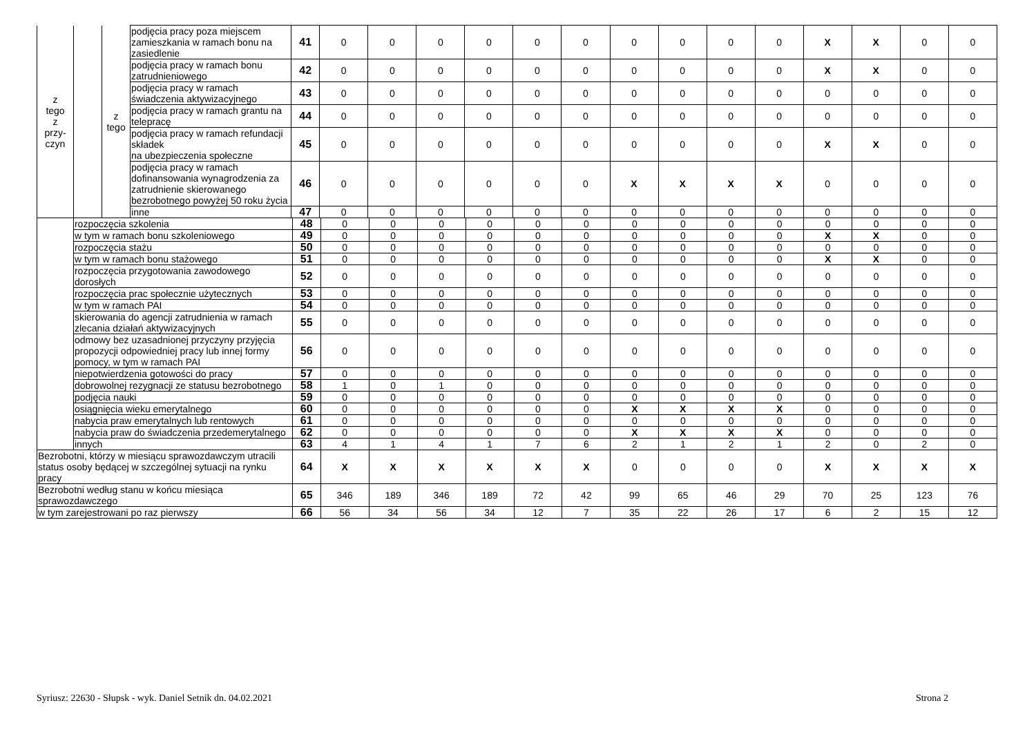| z tego z przy- czyn | | z tego | podjęcia pracy poza miejscem zamieszkania w ramach bonu na zasiedlenie | 41 | 0 | 0 | 0 | 0 | 0 | 0 | 0 | 0 | 0 | 0 | X | X | 0 | 0 |
| | | | podjęcia pracy w ramach bonu zatrudnieniowego | 42 | 0 | 0 | 0 | 0 | 0 | 0 | 0 | 0 | 0 | 0 | X | X | 0 | 0 |
| | | | podjęcia pracy w ramach świadczenia aktywizacyjnego | 43 | 0 | 0 | 0 | 0 | 0 | 0 | 0 | 0 | 0 | 0 | 0 | 0 | 0 | 0 |
| | | | podjęcia pracy w ramach grantu na telepracę | 44 | 0 | 0 | 0 | 0 | 0 | 0 | 0 | 0 | 0 | 0 | 0 | 0 | 0 | 0 |
| | | | podjęcia pracy w ramach refundacji składek na ubezpieczenia społeczne | 45 | 0 | 0 | 0 | 0 | 0 | 0 | 0 | 0 | 0 | 0 | X | X | 0 | 0 |
| | | | podjęcia pracy w ramach dofinansowania wynagrodzenia za zatrudnienie skierowanego bezrobotnego powyżej 50 roku życia | 46 | 0 | 0 | 0 | 0 | 0 | 0 | X | X | X | X | 0 | 0 | 0 | 0 |
| | | | inne | 47 | 0 | 0 | 0 | 0 | 0 | 0 | 0 | 0 | 0 | 0 | 0 | 0 | 0 | 0 |
| | rozpoczęcia szkolenia | 48 | 0 | 0 | 0 | 0 | 0 | 0 | 0 | 0 | 0 | 0 | 0 | 0 | 0 | 0 |
| | w tym w ramach bonu szkoleniowego | 49 | 0 | 0 | 0 | 0 | 0 | 0 | 0 | 0 | 0 | 0 | X | X | 0 | 0 |
| | rozpoczęcia stażu | 50 | 0 | 0 | 0 | 0 | 0 | 0 | 0 | 0 | 0 | 0 | 0 | 0 | 0 | 0 |
| | w tym w ramach bonu stażowego | 51 | 0 | 0 | 0 | 0 | 0 | 0 | 0 | 0 | 0 | 0 | X | X | 0 | 0 |
| | rozpoczęcia przygotowania zawodowego dorosłych | 52 | 0 | 0 | 0 | 0 | 0 | 0 | 0 | 0 | 0 | 0 | 0 | 0 | 0 | 0 |
| | rozpoczęcia prac społecznie użytecznych | 53 | 0 | 0 | 0 | 0 | 0 | 0 | 0 | 0 | 0 | 0 | 0 | 0 | 0 | 0 |
| | w tym w ramach PAI | 54 | 0 | 0 | 0 | 0 | 0 | 0 | 0 | 0 | 0 | 0 | 0 | 0 | 0 | 0 |
| | skierowania do agencji zatrudnienia w ramach zlecania działań aktywizacyjnych | 55 | 0 | 0 | 0 | 0 | 0 | 0 | 0 | 0 | 0 | 0 | 0 | 0 | 0 | 0 |
| | odmowy bez uzasadnionej przyczyny przyjęcia propozycji odpowiedniej pracy lub innej formy pomocy, w tym w ramach PAI | 56 | 0 | 0 | 0 | 0 | 0 | 0 | 0 | 0 | 0 | 0 | 0 | 0 | 0 | 0 |
| | niepotwierdzenia gotowości do pracy | 57 | 0 | 0 | 0 | 0 | 0 | 0 | 0 | 0 | 0 | 0 | 0 | 0 | 0 | 0 |
| | dobrowolnej rezygnacji ze statusu bezrobotnego | 58 | 1 | 0 | 1 | 0 | 0 | 0 | 0 | 0 | 0 | 0 | 0 | 0 | 0 | 0 |
| | podjęcia nauki | 59 | 0 | 0 | 0 | 0 | 0 | 0 | 0 | 0 | 0 | 0 | 0 | 0 | 0 | 0 |
| | osiągnięcia wieku emerytalnego | 60 | 0 | 0 | 0 | 0 | 0 | 0 | X | X | X | X | 0 | 0 | 0 | 0 |
| | nabycia praw emerytalnych lub rentowych | 61 | 0 | 0 | 0 | 0 | 0 | 0 | 0 | 0 | 0 | 0 | 0 | 0 | 0 | 0 |
| | nabycia praw do świadczenia przedemerytalnego | 62 | 0 | 0 | 0 | 0 | 0 | 0 | X | X | X | X | 0 | 0 | 0 | 0 |
| | innych | 63 | 4 | 1 | 4 | 1 | 7 | 6 | 2 | 1 | 2 | 1 | 2 | 0 | 2 | 0 |
| Bezrobotni, którzy w miesiącu sprawozdawczym utracili status osoby będącej w szczególnej sytuacji na rynku pracy | | 64 | X | X | X | X | X | X | 0 | 0 | 0 | 0 | X | X | X | X |
| Bezrobotni według stanu w końcu miesiąca sprawozdawczego | | 65 | 346 | 189 | 346 | 189 | 72 | 42 | 99 | 65 | 46 | 29 | 70 | 25 | 123 | 76 |
| w tym zarejestrowani po raz pierwszy | | 66 | 56 | 34 | 56 | 34 | 12 | 7 | 35 | 22 | 26 | 17 | 6 | 2 | 15 | 12 |
Syriusz: 22630 - Słupsk - wyk. Daniel Setnik dn. 04.02.2021 Strona 2